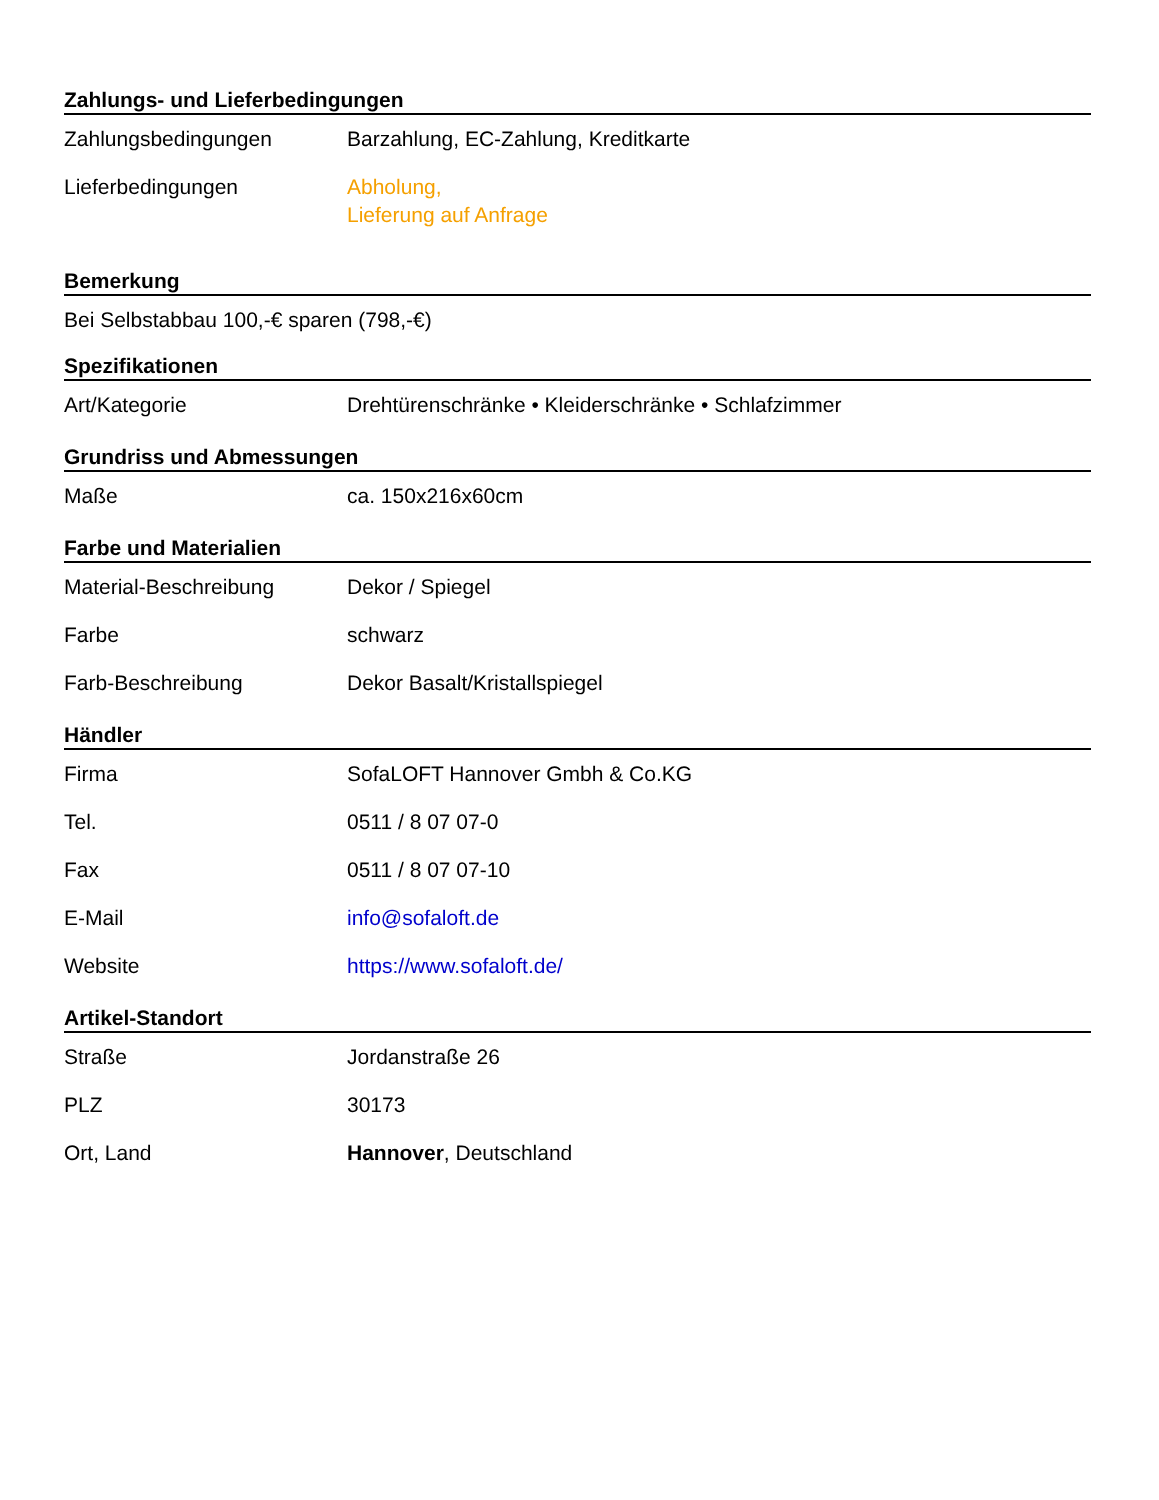Zahlungs- und Lieferbedingungen
| Zahlungsbedingungen | Barzahlung, EC-Zahlung, Kreditkarte |
| Lieferbedingungen | Abholung, Lieferung auf Anfrage |
Bemerkung
Bei Selbstabbau 100,-€ sparen (798,-€)
Spezifikationen
| Art/Kategorie | Drehtürenschränke • Kleiderschränke • Schlafzimmer |
Grundriss und Abmessungen
| Maße | ca. 150x216x60cm |
Farbe und Materialien
| Material-Beschreibung | Dekor / Spiegel |
| Farbe | schwarz |
| Farb-Beschreibung | Dekor Basalt/Kristallspiegel |
Händler
| Firma | SofaLOFT Hannover Gmbh & Co.KG |
| Tel. | 0511 / 8 07 07-0 |
| Fax | 0511 / 8 07 07-10 |
| E-Mail | info@sofaloft.de |
| Website | https://www.sofaloft.de/ |
Artikel-Standort
| Straße | Jordanstraße 26 |
| PLZ | 30173 |
| Ort, Land | Hannover , Deutschland |